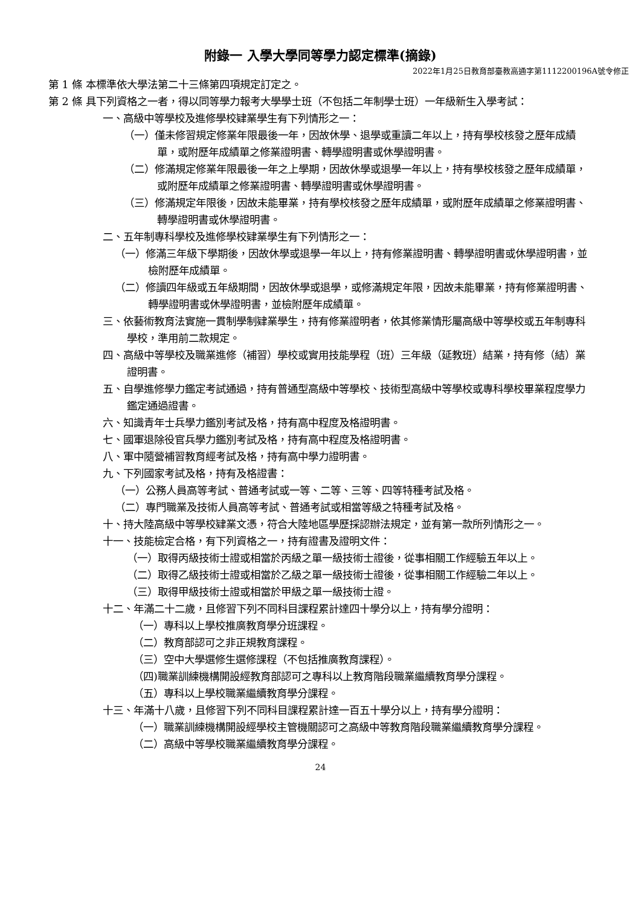附錄一 入學大學同等學力認定標準(摘錄)
2022年1月25日教育部臺教高通字第1112200196A號令修正
第 1 條 本標準依大學法第二十三條第四項規定訂定之。
第 2 條 具下列資格之一者，得以同等學力報考大學學士班（不包括二年制學士班）一年級新生入學考試：
一、高級中等學校及進修學校肄業學生有下列情形之一：
（一）僅未修習規定修業年限最後一年，因故休學、退學或重讀二年以上，持有學校核發之歷年成績單，或附歷年成績單之修業證明書、轉學證明書或休學證明書。
（二）修滿規定修業年限最後一年之上學期，因故休學或退學一年以上，持有學校核發之歷年成績單，或附歷年成績單之修業證明書、轉學證明書或休學證明書。
（三）修滿規定年限後，因故未能畢業，持有學校核發之歷年成績單，或附歷年成績單之修業證明書、轉學證明書或休學證明書。
二、五年制專科學校及進修學校肄業學生有下列情形之一：
（一）修滿三年級下學期後，因故休學或退學一年以上，持有修業證明書、轉學證明書或休學證明書，並檢附歷年成績單。
（二）修讀四年級或五年級期間，因故休學或退學，或修滿規定年限，因故未能畢業，持有修業證明書、轉學證明書或休學證明書，並檢附歷年成績單。
三、依藝術教育法實施一貫制學制肄業學生，持有修業證明者，依其修業情形屬高級中等學校或五年制專科學校，準用前二款規定。
四、高級中等學校及職業進修（補習）學校或實用技能學程（班）三年級（延教班）結業，持有修（結）業證明書。
五、自學進修學力鑑定考試通過，持有普通型高級中等學校、技術型高級中等學校或專科學校畢業程度學力鑑定通過證書。
六、知識青年士兵學力鑑別考試及格，持有高中程度及格證明書。
七、國軍退除役官兵學力鑑別考試及格，持有高中程度及格證明書。
八、軍中隨營補習教育經考試及格，持有高中學力證明書。
九、下列國家考試及格，持有及格證書：
（一）公務人員高等考試、普通考試或一等、二等、三等、四等特種考試及格。
（二）專門職業及技術人員高等考試、普通考試或相當等級之特種考試及格。
十、持大陸高級中等學校肄業文憑，符合大陸地區學歷採認辦法規定，並有第一款所列情形之一。
十一、技能檢定合格，有下列資格之一，持有證書及證明文件：
（一）取得丙級技術士證或相當於丙級之單一級技術士證後，從事相關工作經驗五年以上。
（二）取得乙級技術士證或相當於乙級之單一級技術士證後，從事相關工作經驗二年以上。
（三）取得甲級技術士證或相當於甲級之單一級技術士證。
十二、年滿二十二歲，且修習下列不同科目課程累計達四十學分以上，持有學分證明：
（一）專科以上學校推廣教育學分班課程。
（二）教育部認可之非正規教育課程。
（三）空中大學選修生選修課程（不包括推廣教育課程）。
（四)職業訓練機構開設經教育部認可之專科以上教育階段職業繼續教育學分課程。
（五）專科以上學校職業繼續教育學分課程。
十三、年滿十八歲，且修習下列不同科目課程累計達一百五十學分以上，持有學分證明：
（一）職業訓練機構開設經學校主管機關認可之高級中等教育階段職業繼續教育學分課程。
（二）高級中等學校職業繼續教育學分課程。
24